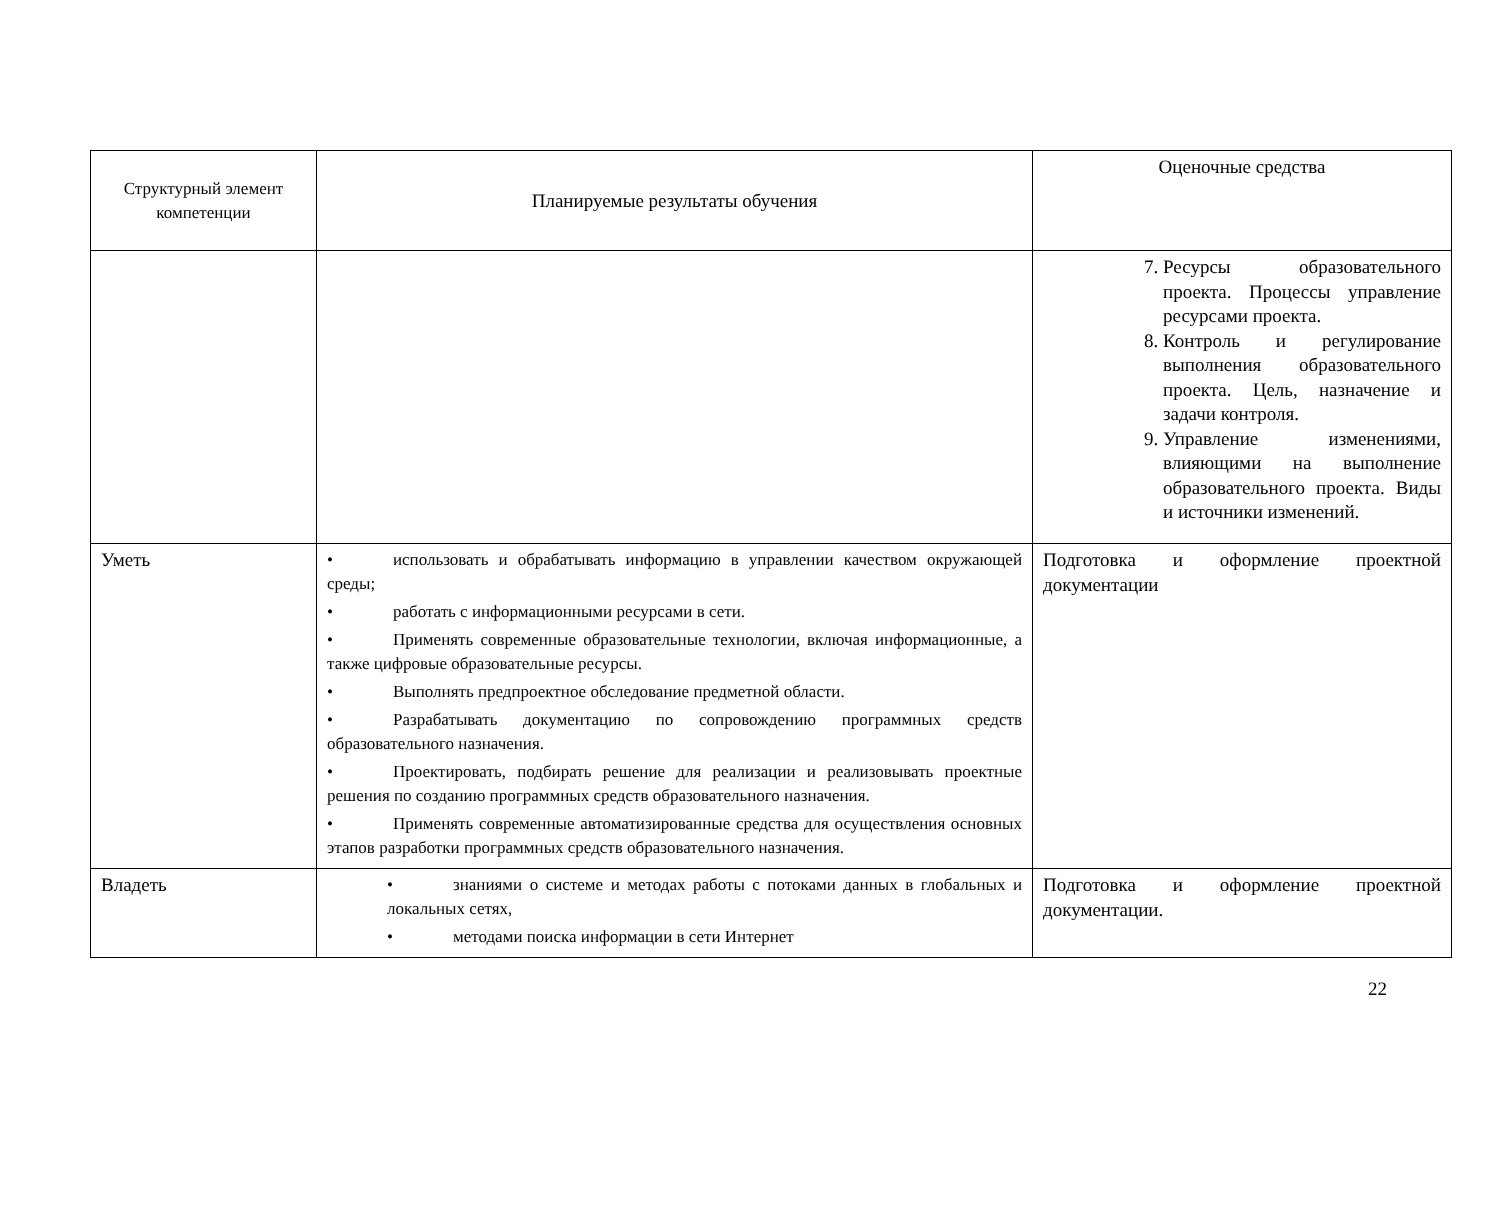| Структурный элемент компетенции | Планируемые результаты обучения | Оценочные средства |
| --- | --- | --- |
| | | 7. Ресурсы образовательного проекта. Процессы управление ресурсами проекта. 8. Контроль и регулирование выполнения образовательного проекта. Цель, назначение и задачи контроля. 9. Управление изменениями, влияющими на выполнение образовательного проекта. Виды и источники изменений. |
| Уметь | • использовать и обрабатывать информацию в управлении качеством окружающей среды; • работать с информационными ресурсами в сети. • Применять современные образовательные технологии, включая информационные, а также цифровые образовательные ресурсы. • Выполнять предпроектное обследование предметной области. • Разрабатывать документацию по сопровождению программных средств образовательного назначения. • Проектировать, подбирать решение для реализации и реализовывать проектные решения по созданию программных средств образовательного назначения. • Применять современные автоматизированные средства для осуществления основных этапов разработки программных средств образовательного назначения. | Подготовка и оформление проектной документации |
| Владеть | • знаниями о системе и методах работы с потоками данных в глобальных и локальных сетях, • методами поиска информации в сети Интернет | Подготовка и оформление проектной документации. |
22